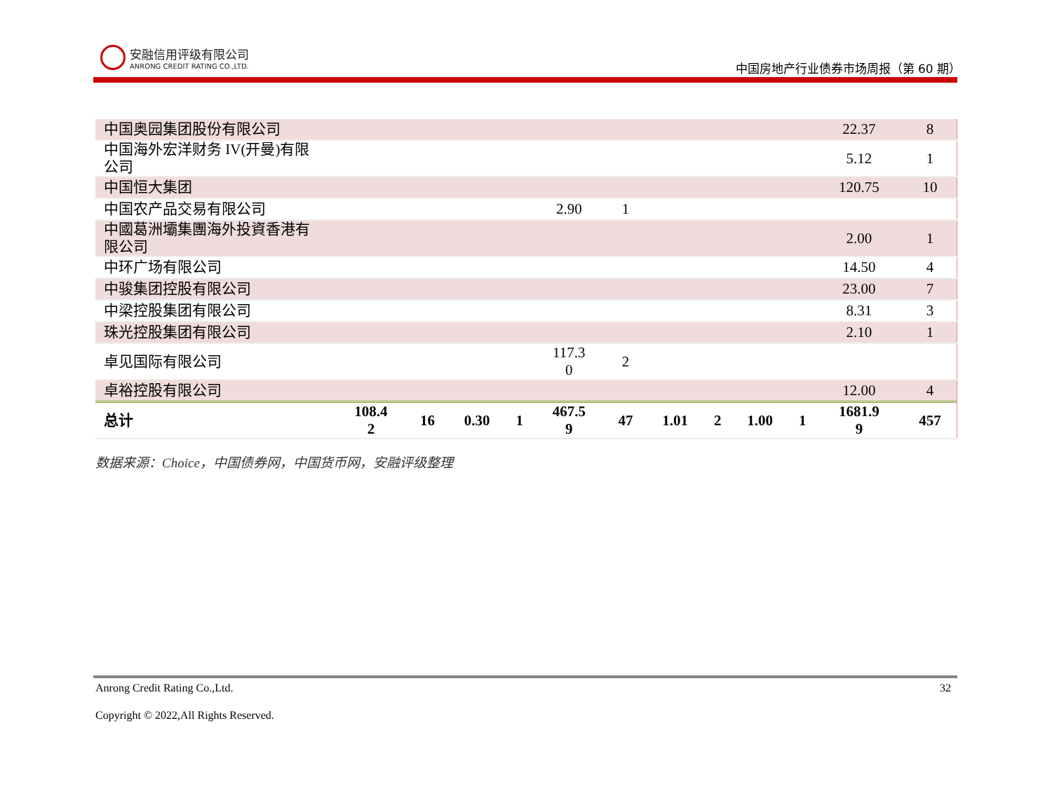安融信用评级有限公司
ANRONG CREDIT RATING CO.,LTD.
中国房地产行业债券市场周报（第 60 期）
| 中国奥园集团股份有限公司 | | | | | | | | | | | 22.37 | 8 |
| 中国海外宏洋财务 IV(开曼)有限 公司 | | | | | | | | | | | 5.12 | 1 |
| 中国恒大集团 | | | | | | | | | | | 120.75 | 10 |
| 中国农产品交易有限公司 | | | | | 2.90 | 1 | | | | | | |
| 中國葛洲壩集團海外投資香港有 限公司 | | | | | | | | | | | 2.00 | 1 |
| 中环广场有限公司 | | | | | | | | | | | 14.50 | 4 |
| 中骏集团控股有限公司 | | | | | | | | | | | 23.00 | 7 |
| 中梁控股集团有限公司 | | | | | | | | | | | 8.31 | 3 |
| 珠光控股集团有限公司 | | | | | | | | | | | 2.10 | 1 |
| 卓见国际有限公司 | | | | | 117.3 0 | 2 | | | | | | |
| 卓裕控股有限公司 | | | | | | | | | | | 12.00 | 4 |
| 总计 | 108.4 2 | 16 | 0.30 | 1 | 467.5 9 | 47 | 1.01 | 2 | 1.00 | 1 | 1681.9 9 | 457 |
数据来源：Choice，中国债券网，中国货币网，安融评级整理
Anrong Credit Rating Co.,Ltd. 32
Copyright © 2022,All Rights Reserved.